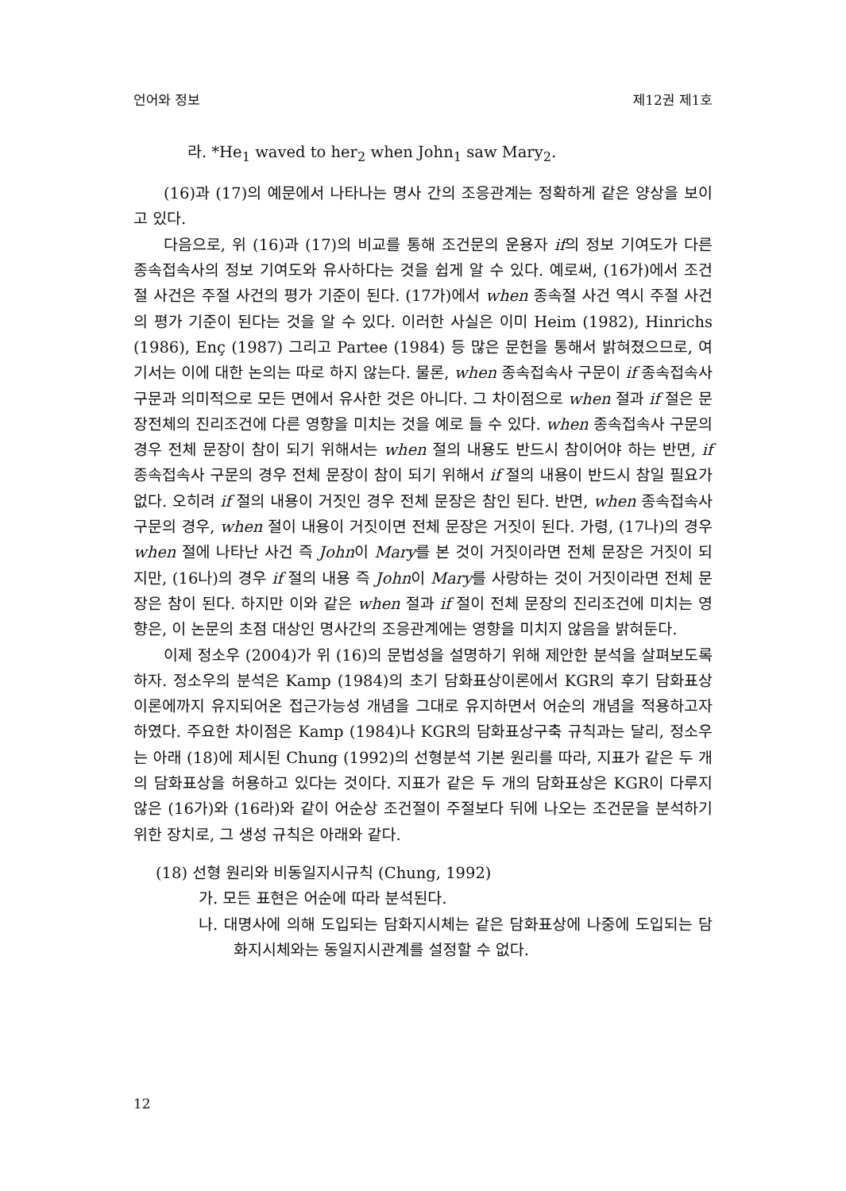언어와 정보 제12권 제1호
라. *He<sub>1</sub> waved to her<sub>2</sub> when John<sub>1</sub> saw Mary<sub>2</sub>.
(16)과 (17)의 예문에서 나타나는 명사 간의 조응관계는 정확하게 같은 양상을 보이고 있다.
다음으로, 위 (16)과 (17)의 비교를 통해 조건문의 운용자 if의 정보 기여도가 다른 종속접속사의 정보 기여도와 유사하다는 것을 쉽게 알 수 있다. 예로써, (16가)에서 조건절 사건은 주절 사건의 평가 기준이 된다. (17가)에서 when 종속절 사건 역시 주절 사건의 평가 기준이 된다는 것을 알 수 있다. 이러한 사실은 이미 Heim (1982), Hinrichs (1986), Enç (1987) 그리고 Partee (1984) 등 많은 문헌을 통해서 밝혀졌으므로, 여기서는 이에 대한 논의는 따로 하지 않는다. 물론, when 종속접속사 구문이 if 종속접속사 구문과 의미적으로 모든 면에서 유사한 것은 아니다. 그 차이점으로 when 절과 if 절은 문장전체의 진리조건에 다른 영향을 미치는 것을 예로 들 수 있다. when 종속접속사 구문의 경우 전체 문장이 참이 되기 위해서는 when 절의 내용도 반드시 참이어야 하는 반면, if 종속접속사 구문의 경우 전체 문장이 참이 되기 위해서 if 절의 내용이 반드시 참일 필요가 없다. 오히려 if 절의 내용이 거짓인 경우 전체 문장은 참인 된다. 반면, when 종속접속사 구문의 경우, when 절이 내용이 거짓이면 전체 문장은 거짓이 된다. 가령, (17나)의 경우 when 절에 나타난 사건 즉 John이 Mary를 본 것이 거짓이라면 전체 문장은 거짓이 되지만, (16나)의 경우 if 절의 내용 즉 John이 Mary를 사랑하는 것이 거짓이라면 전체 문장은 참이 된다. 하지만 이와 같은 when 절과 if 절이 전체 문장의 진리조건에 미치는 영향은, 이 논문의 초점 대상인 명사간의 조응관계에는 영향을 미치지 않음을 밝혀둔다.
이제 정소우 (2004)가 위 (16)의 문법성을 설명하기 위해 제안한 분석을 살펴보도록 하자. 정소우의 분석은 Kamp (1984)의 초기 담화표상이론에서 KGR의 후기 담화표상이론에까지 유지되어온 접근가능성 개념을 그대로 유지하면서 어순의 개념을 적용하고자 하였다. 주요한 차이점은 Kamp (1984)나 KGR의 담화표상구축 규칙과는 달리, 정소우는 아래 (18)에 제시된 Chung (1992)의 선형분석 기본 원리를 따라, 지표가 같은 두 개의 담화표상을 허용하고 있다는 것이다. 지표가 같은 두 개의 담화표상은 KGR이 다루지 않은 (16가)와 (16라)와 같이 어순상 조건절이 주절보다 뒤에 나오는 조건문을 분석하기 위한 장치로, 그 생성 규칙은 아래와 같다.
(18) 선형 원리와 비동일지시규칙 (Chung, 1992)
가. 모든 표현은 어순에 따라 분석된다.
나. 대명사에 의해 도입되는 담화지시체는 같은 담화표상에 나중에 도입되는 담화지시체와는 동일지시관계를 설정할 수 없다.
12